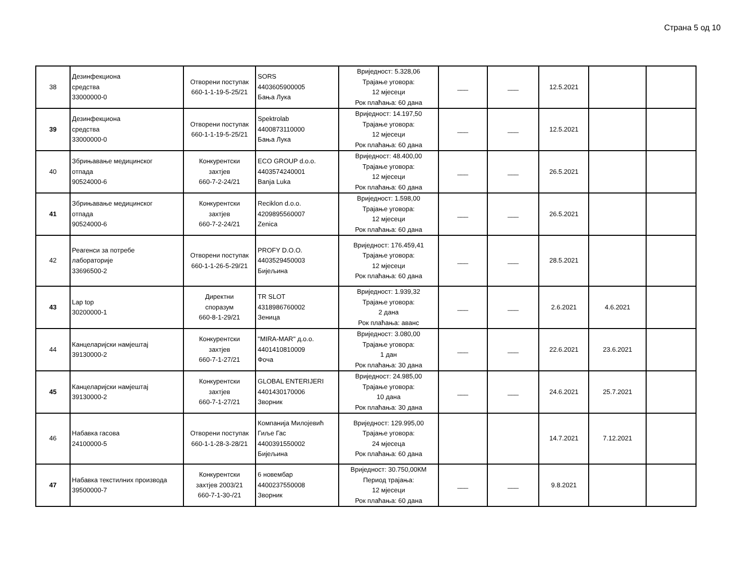Страна 5 од 10
| 38 | Дезинфекциона средства 33000000-0 | Отворени поступак 660-1-1-19-5-25/21 | SORS 4403605900005 Бања Лука | Вриједност: 5.328,06 Трајање уговора: 12 мјесеци Рок плаћања: 60 дана | ___ | ___ | 12.5.2021 | | |
| 39 | Дезинфекциона средства 33000000-0 | Отворени поступак 660-1-1-19-5-25/21 | Spektrolab 4400873110000 Бања Лука | Вриједност: 14.197,50 Трајање уговора: 12 мјесеци Рок плаћања: 60 дана | ___ | ___ | 12.5.2021 | | |
| 40 | Збрињавање медицинског отпада 90524000-6 | Конкурентски захтјев 660-7-2-24/21 | ECO GROUP d.o.o. 4403574240001 Banja Luka | Вриједност: 48.400,00 Трајање уговора: 12 мјесеци Рок плаћања: 60 дана | ___ | ___ | 26.5.2021 | | |
| 41 | Збрињавање медицинског отпада 90524000-6 | Конкурентски захтјев 660-7-2-24/21 | Reciklon d.o.o. 4209895560007 Zenica | Вриједност: 1.598,00 Трајање уговора: 12 мјесеци Рок плаћања: 60 дана | ___ | ___ | 26.5.2021 | | |
| 42 | Реагенси за потребе лабораторије 33696500-2 | Отворени поступак 660-1-1-26-5-29/21 | PROFY D.O.O. 4403529450003 Бијељина | Вриједност: 176.459,41 Трајање уговора: 12 мјесеци Рок плаћања: 60 дана | ___ | ___ | 28.5.2021 | | |
| 43 | Lap top 30200000-1 | Директни споразум 660-8-1-29/21 | TR SLOT 4318986760002 Зеница | Вриједност: 1.939,32 Трајање уговора: 2 дана Рок плаћања: аванс | ___ | ___ | 2.6.2021 | 4.6.2021 | |
| 44 | Канцеларијски намјештај 39130000-2 | Конкурентски захтјев 660-7-1-27/21 | "MIRA-MAR" д.о.о. 4401410810009 Фоча | Вриједност: 3.080,00 Трајање уговора: 1 дан Рок плаћања: 30 дана | ___ | ___ | 22.6.2021 | 23.6.2021 | |
| 45 | Канцеларијски намјештај 39130000-2 | Конкурентски захтјев 660-7-1-27/21 | GLOBAL ENTERIJERI 4401430170006 Зворник | Вриједност: 24.985,00 Трајање уговора: 10 дана Рок плаћања: 30 дана | ___ | ___ | 24.6.2021 | 25.7.2021 | |
| 46 | Набавка гасова 24100000-5 | Отворени поступак 660-1-1-28-3-28/21 | Компанија Милојевић Гиље Гас 4400391550002 Бијељина | Вриједност: 129.995,00 Трајање уговора: 24 мјесеца Рок плаћања: 60 дана | | | 14.7.2021 | 7.12.2021 | |
| 47 | Набавка текстилних производа 39500000-7 | Конкурентски захтјев 2003/21 660-7-1-30-/21 | 6 новембар 4400237550008 Зворник | Вриједност: 30.750,00КМ Период трајања: 12 мјесеци Рок плаћања: 60 дана | ___ | ___ | 9.8.2021 | | |